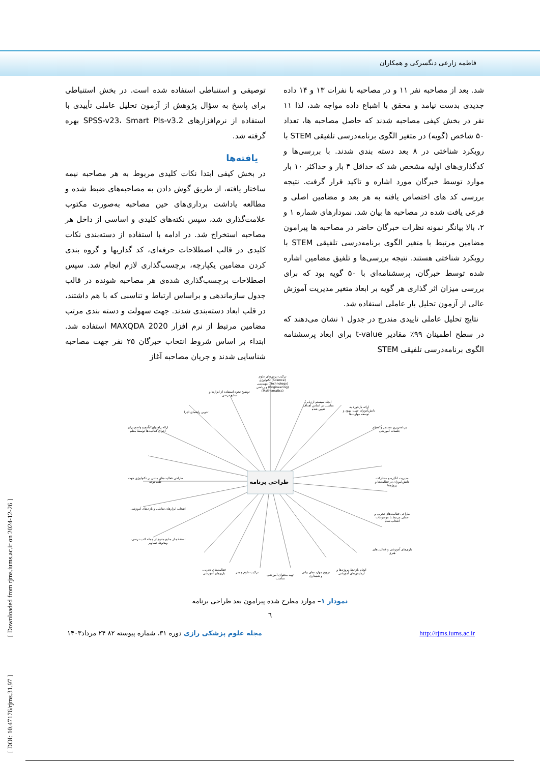فاطمه زارعی دنگسرکی و همکاران
توصیفی و استنباطی استفاده شده است. در بخش استنباطی برای پاسخ به سؤال پژوهش از آزمون تحلیل عاملی تأییدی با استفاده از نرم‌افزارهای SPSS-v23، Smart Pls-v3.2 بهره گرفته شد.
یافته‌ها
در بخش کیفی ابتدا نکات کلیدی مربوط به هر مصاحبه نیمه ساختار یافته، از طریق گوش دادن به مصاحبه‌های ضبط شده و مطالعه یاداشت برداری‌های حین مصاحبه به‌صورت مکتوب علامت‌گذاری شد، سپس نکته‌های کلیدی و اساسی از داخل هر مصاحبه استخراج شد. در ادامه با استفاده از دسته‌بندی نکات کلیدی در قالب اصطلاحات حرفه‌ای، کد گذاریها و گروه بندی کردن مضامین یکپارچه، برچسب‌گذاری لازم انجام شد. سپس اصطلاحات برچسب‌گذاری شده‌ی هر مصاحبه شونده در قالب جدول سازماندهی و براساس ارتباط و تناسبی که با هم داشتند، در قلب ابعاد دسته‌بندی شدند. جهت سهولت و دسته بندی مرتب مضامین مرتبط از نرم افزار MAXQDA 2020 استفاده شد. ابتداء بر اساس شروط انتخاب خبرگان ۲۵ نفر جهت مصاحبه شناسایی شدند و جریان مصاحبه آغاز
شد. بعد از مصاحبه نفر ۱۱ و در مصاحبه با نفرات ۱۳ و ۱۴ داده جدیدی بدست نیامد و محقق با اشباع داده مواجه شد، لذا ۱۱ نفر در بخش کیفی مصاحبه شدند که حاصل مصاحبه ها، تعداد ۵۰ شاخص (گویه) در متغیر الگوی برنامه‌درسی تلفیقی STEM با رویکرد شناختی در ۸ بعد دسته بندی شدند. با بررسی‌ها و کدگذاری‌های اولیه مشخص شد که حداقل ۴ بار و حداکثر ۱۰ بار موارد توسط خبرگان مورد اشاره و تاکید قرار گرفت. نتیجه بررسی کد های اختصاص یافته به هر بعد و مضامین اصلی و فرعی یافت شده در مصاحبه ها بیان شد. نمودارهای شماره ۱ و ۲، بالا بیانگر نمونه نظرات خبرگان حاضر در مصاحبه ها پیرامون مضامین مرتبط با متغیر الگوی برنامه‌درسی تلفیقی STEM با رویکرد شناختی هستند. نتیجه بررسی‌ها و تلفیق مضامین اشاره شده توسط خبرگان، پرسشنامه‌ای با ۵۰ گویه بود که برای بررسی میزان اثر گذاری هر گویه بر ابعاد متغیر مدیریت آموزش عالی از آزمون تحلیل بار عاملی استفاده شد.
نتایج تحلیل عاملی تاییدی مندرج در جدول ۱ نشان می‌دهند که در سطح اطمینان ۹۹٪ مقادیر t-value برای ابعاد پرسشنامه الگوی برنامه‌درسی تلفیقی STEM
طراحی برنامه
ترکیب درس‌های علوم (Science) تکنولوژی (Technology) مهندسی (Engineering) و ریاضی (Mathematics)
توضیح نحوه استفاده از ابزارها و منابع درسی
ایجاد سیستم ارزیابی مناسب بر اساس اهداف تعیین شده
ارائه بازخورد به دانش‌آموزان جهت بهبود و توسعه مهارت‌ها
برنامه‌ریزی مستمر و منظم جلسات آموزشی
تدوین راهنمای اجرا
ارائه راهنمای جامع و واضح برای اجرای فعالیت‌ها توسط معلم
مدیریت انگیزه و مشارکت دانش‌آموزان در فعالیت‌ها و پروژه‌ها
طراحی فعالیت‌های مبتنی بر تکنولوژی جهت جلب توجه
انتخاب ابزارهای تعاملی و بازی‌های آموزشی
طراحی فعالیت‌های تجربی و عملی مرتبط با موضوعات انتخاب شده
استفاده از منابع متنوع از جمله کتب درسی، ویدئوها، تصاویر
بازی‌های آموزشی و فعالیت‌های هنری
فعالیت‌های تجربی، بازی‌های آموزشی
ترکیب علوم و هنر
تهیه محتوای آموزشی مناسب
ترویج مهارت‌های بیانی و شنیداری
انجام بازی‌ها، پروژه‌ها و آزمایش‌های آموزشی
نمودار ۱– موارد مطرح شده پیرامون بعد طراحی برنامه
٦
مجله علوم پزشکی رازی دوره ۳۱، شماره پیوسته ۸۲ ۲۴ مرداد۱۴۰۳ http://rjms.iums.ac.ir
[ DOI: 10.47176/rjms.31.97 ] [ Downloaded from rjms.iums.ac.ir on 2024-12-26 ]